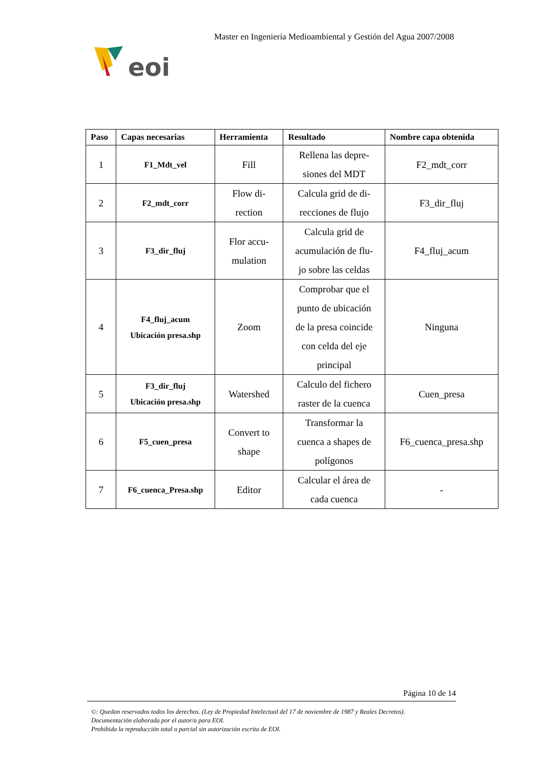Master en Ingeniería Medioambiental y Gestión del Agua 2007/2008
eoi
| Paso | Capas necesarias | Herramienta | Resultado | Nombre capa obtenida |
| --- | --- | --- | --- | --- |
| 1 | F1_Mdt_vel | Fill | Rellena las depre- siones del MDT | F2_mdt_corr |
| 2 | F2_mdt_corr | Flow di- rection | Calcula grid de di- recciones de flujo | F3_dir_fluj |
| 3 | F3_dir_fluj | Flor accu- mulation | Calcula grid de acumulación de flu- jo sobre las celdas | F4_fluj_acum |
| 4 | F4_fluj_acum Ubicación presa.shp | Zoom | Comprobar que el punto de ubicación de la presa coincide con celda del eje principal | Ninguna |
| 5 | F3_dir_fluj Ubicación presa.shp | Watershed | Calculo del fichero raster de la cuenca | Cuen_presa |
| 6 | F5_cuen_presa | Convert to shape | Transformar la cuenca a shapes de polígonos | F6_cuenca_presa.shp |
| 7 | F6_cuenca_Presa.shp | Editor | Calcular el área de cada cuenca | - |
Página 10 de 14
©: Quedan reservados todos los derechos. (Ley de Propiedad Intelectual del 17 de noviembre de 1987 y Reales Decretos).
Documentación elaborada por el autor/a para EOI.
Prohibida la reproducción total o parcial sin autorización escrita de EOI.